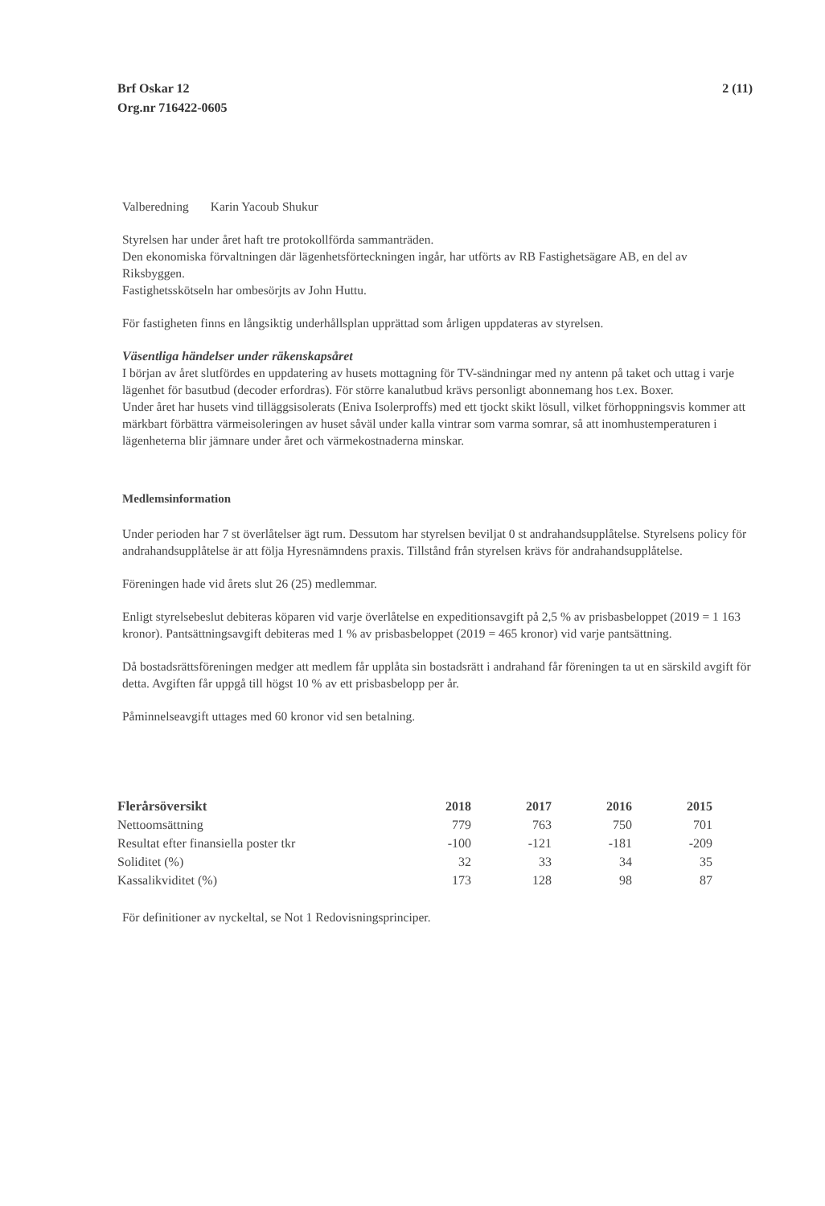Brf Oskar 12
Org.nr 716422-0605
2 (11)
Valberedning Karin Yacoub Shukur
Styrelsen har under året haft tre protokollförda sammanträden.
Den ekonomiska förvaltningen där lägenhetsförteckningen ingår, har utförts av RB Fastighetsägare AB, en del av Riksbyggen.
Fastighetsskötseln har ombesörjts av John Huttu.
För fastigheten finns en långsiktig underhållsplan upprättad som årligen uppdateras av styrelsen.
Väsentliga händelser under räkenskapsåret
I början av året slutfördes en uppdatering av husets mottagning för TV-sändningar med ny antenn på taket och uttag i varje lägenhet för basutbud (decoder erfordras). För större kanalutbud krävs personligt abonnemang hos t.ex. Boxer.
Under året har husets vind tilläggsisolerats (Eniva Isolerproffs) med ett tjockt skikt lösull, vilket förhoppningsvis kommer att märkbart förbättra värmeisoleringen av huset såväl under kalla vintrar som varma somrar, så att inomhustemperaturen i lägenheterna blir jämnare under året och värmekostnaderna minskar.
Medlemsinformation
Under perioden har 7 st överlåtelser ägt rum. Dessutom har styrelsen beviljat 0 st andrahandsupplåtelse. Styrelsens policy för andrahandsupplåtelse är att följa Hyresnämndens praxis. Tillstånd från styrelsen krävs för andrahandsupplåtelse.
Föreningen hade vid årets slut 26 (25) medlemmar.
Enligt styrelsebeslut debiteras köparen vid varje överlåtelse en expeditionsavgift på 2,5 % av prisbasbeloppet (2019 = 1 163 kronor). Pantsättningsavgift debiteras med 1 % av prisbasbeloppet (2019 = 465 kronor) vid varje pantsättning.
Då bostadsrättsföreningen medger att medlem får upplåta sin bostadsrätt i andrahand får föreningen ta ut en särskild avgift för detta. Avgiften får uppgå till högst 10 % av ett prisbasbelopp per år.
Påminnelseavgift uttages med 60 kronor vid sen betalning.
| Flerårsöversikt | 2018 | 2017 | 2016 | 2015 |
| --- | --- | --- | --- | --- |
| Nettoomsättning | 779 | 763 | 750 | 701 |
| Resultat efter finansiella poster tkr | -100 | -121 | -181 | -209 |
| Soliditet (%) | 32 | 33 | 34 | 35 |
| Kassalikviditet (%) | 173 | 128 | 98 | 87 |
För definitioner av nyckeltal, se Not 1 Redovisningsprinciper.